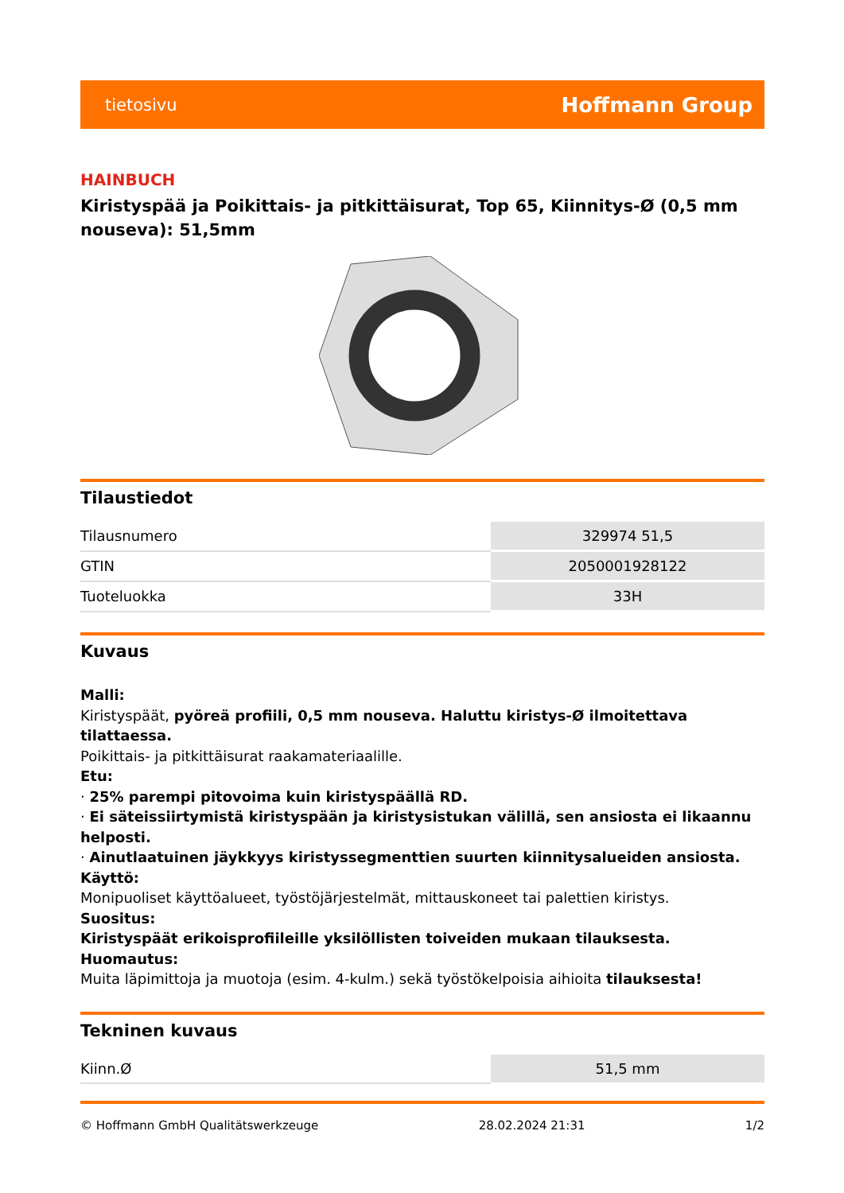tietosivu Hoffmann Group
HAINBUCH
Kiristyspää ja Poikittais- ja pitkittäisurat, Top 65, Kiinnitys-Ø (0,5 mm nouseva): 51,5mm
Tilaustiedot
| Tilausnumero | 329974 51,5 |
| GTIN | 2050001928122 |
| Tuoteluokka | 33H |
Kuvaus
Malli:
Kiristyspäät, pyöreä profiili, 0,5 mm nouseva. Haluttu kiristys-Ø ilmoitettava tilattaessa.
Poikittais- ja pitkittäisurat raakamateriaalille.
Etu:
· 25% parempi pitovoima kuin kiristyspäällä RD.
· Ei säteissiirtymistä kiristyspään ja kiristysistukan välillä, sen ansiosta ei likaannu helposti.
· Ainutlaatuinen jäykkyys kiristyssegmenttien suurten kiinnitysalueiden ansiosta.
Käyttö:
Monipuoliset käyttöalueet, työstöjärjestelmät, mittauskoneet tai palettien kiristys.
Suositus:
Kiristyspäät erikoisprofiileille yksilöllisten toiveiden mukaan tilauksesta.
Huomautus:
Muita läpimittoja ja muotoja (esim. 4-kulm.) sekä työstökelpoisia aihioita tilauksesta!
Tekninen kuvaus
| Kiinn.Ø | 51,5 mm |
© Hoffmann GmbH Qualitätswerkzeuge 28.02.2024 21:31 1/2